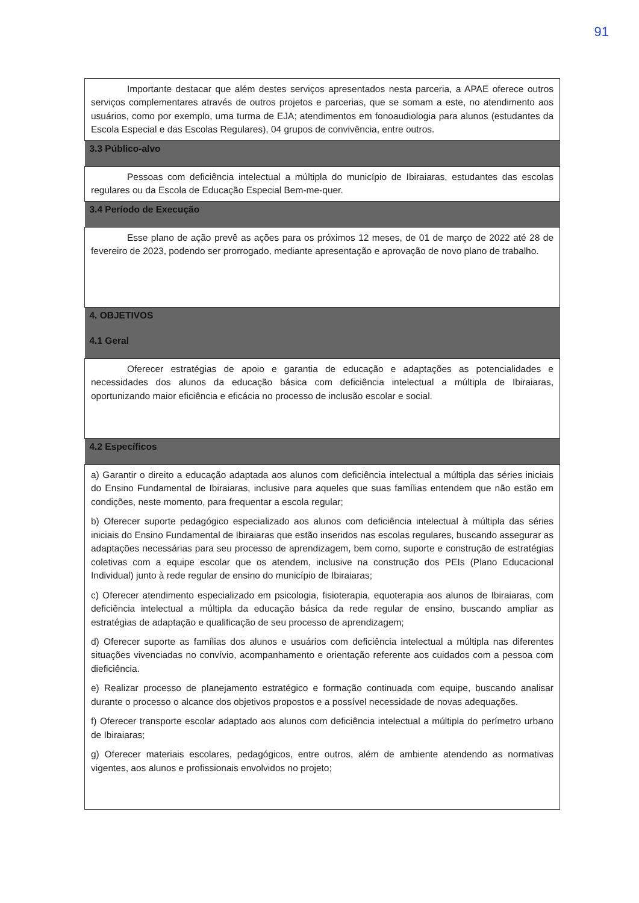91
| Importante destacar que além destes serviços apresentados nesta parceria, a APAE oferece outros serviços complementares através de outros projetos e parcerias, que se somam a este, no atendimento aos usuários, como por exemplo, uma turma de EJA; atendimentos em fonoaudiologia para alunos (estudantes da Escola Especial e das Escolas Regulares), 04 grupos de convivência, entre outros. |
| 3.3 Público-alvo |
| Pessoas com deficiência intelectual a múltipla do município de Ibiraiaras, estudantes das escolas regulares ou da Escola de Educação Especial Bem-me-quer. |
| 3.4 Período de Execução |
| Esse plano de ação prevê as ações para os próximos 12 meses, de 01 de março de 2022 até 28 de fevereiro de 2023, podendo ser prorrogado, mediante apresentação e aprovação de novo plano de trabalho. |
| 4. OBJETIVOS |
| 4.1 Geral |
| Oferecer estratégias de apoio e garantia de educação e adaptações as potencialidades e necessidades dos alunos da educação básica com deficiência intelectual a múltipla de Ibiraiaras, oportunizando maior eficiência e eficácia no processo de inclusão escolar e social. |
| 4.2 Específicos |
| a) Garantir o direito a educação adaptada aos alunos com deficiência intelectual a múltipla das séries iniciais do Ensino Fundamental de Ibiraiaras, inclusive para aqueles que suas famílias entendem que não estão em condições, neste momento, para frequentar a escola regular; b) Oferecer suporte pedagógico especializado aos alunos com deficiência intelectual à múltipla das séries iniciais do Ensino Fundamental de Ibiraiaras que estão inseridos nas escolas regulares, buscando assegurar as adaptações necessárias para seu processo de aprendizagem, bem como, suporte e construção de estratégias coletivas com a equipe escolar que os atendem, inclusive na construção dos PEIs (Plano Educacional Individual) junto à rede regular de ensino do município de Ibiraiaras; c) Oferecer atendimento especializado em psicologia, fisioterapia, equoterapia aos alunos de Ibiraiaras, com deficiência intelectual a múltipla da educação básica da rede regular de ensino, buscando ampliar as estratégias de adaptação e qualificação de seu processo de aprendizagem; d) Oferecer suporte as famílias dos alunos e usuários com deficiência intelectual a múltipla nas diferentes situações vivenciadas no convívio, acompanhamento e orientação referente aos cuidados com a pessoa com dieficiência. e) Realizar processo de planejamento estratégico e formação continuada com equipe, buscando analisar durante o processo o alcance dos objetivos propostos e a possível necessidade de novas adequações. f) Oferecer transporte escolar adaptado aos alunos com deficiência intelectual a múltipla do perímetro urbano de Ibiraiaras; g) Oferecer materiais escolares, pedagógicos, entre outros, além de ambiente atendendo as normativas vigentes, aos alunos e profissionais envolvidos no projeto; |